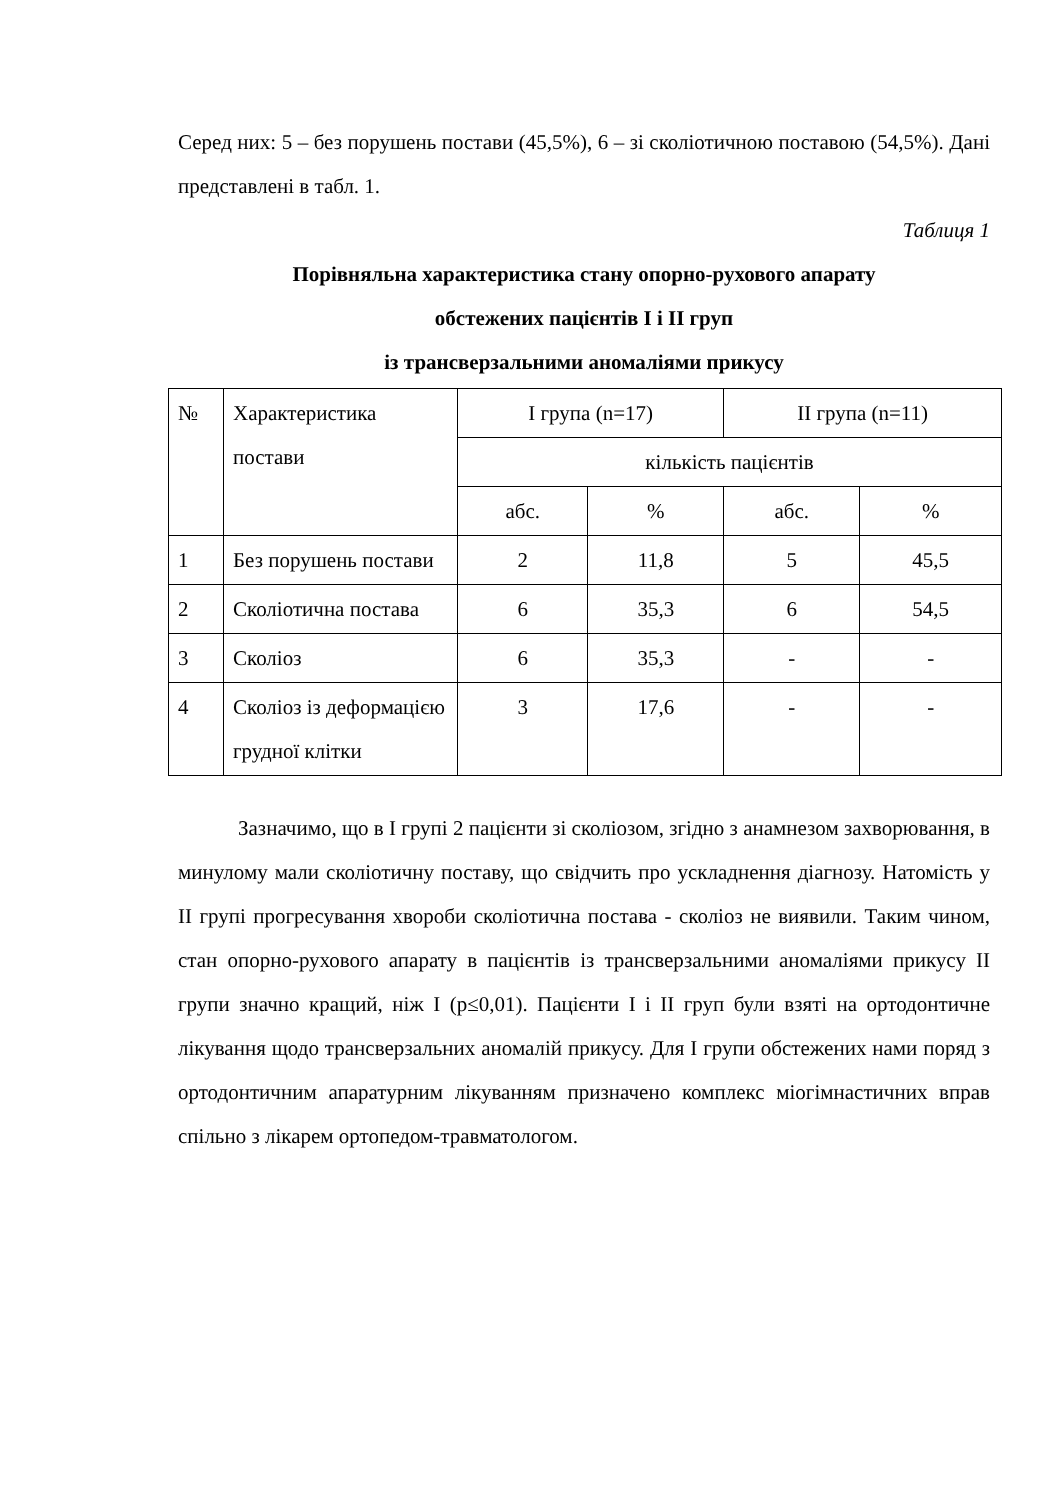Серед них: 5 – без порушень постави (45,5%), 6 – зі сколіотичною поставою (54,5%). Дані представлені в табл. 1.
Таблиця 1
Порівняльна характеристика стану опорно-рухового апарату
обстежених пацієнтів І і ІІ груп
із трансверзальними аномаліями прикусу
| № | Характеристика постави | І група (n=17) | | ІІ група (n=11) | |
| | | кількість пацієнтів | | | |
| | | абс. | % | абс. | % |
| 1 | Без порушень постави | 2 | 11,8 | 5 | 45,5 |
| 2 | Сколіотична постава | 6 | 35,3 | 6 | 54,5 |
| 3 | Сколіоз | 6 | 35,3 | - | - |
| 4 | Сколіоз із деформацією грудної клітки | 3 | 17,6 | - | - |
Зазначимо, що в І групі 2 пацієнти зі сколіозом, згідно з анамнезом захворювання, в минулому мали сколіотичну поставу, що свідчить про ускладнення діагнозу. Натомість у ІІ групі прогресування хвороби сколіотична постава - сколіоз не виявили. Таким чином, стан опорно-рухового апарату в пацієнтів із трансверзальними аномаліями прикусу ІІ групи значно кращий, ніж І (p≤0,01). Пацієнти І і ІІ груп були взяті на ортодонтичне лікування щодо трансверзальних аномалій прикусу. Для І групи обстежених нами поряд з ортодонтичним апаратурним лікуванням призначено комплекс міогімнастичних вправ спільно з лікарем ортопедом-травматологом.